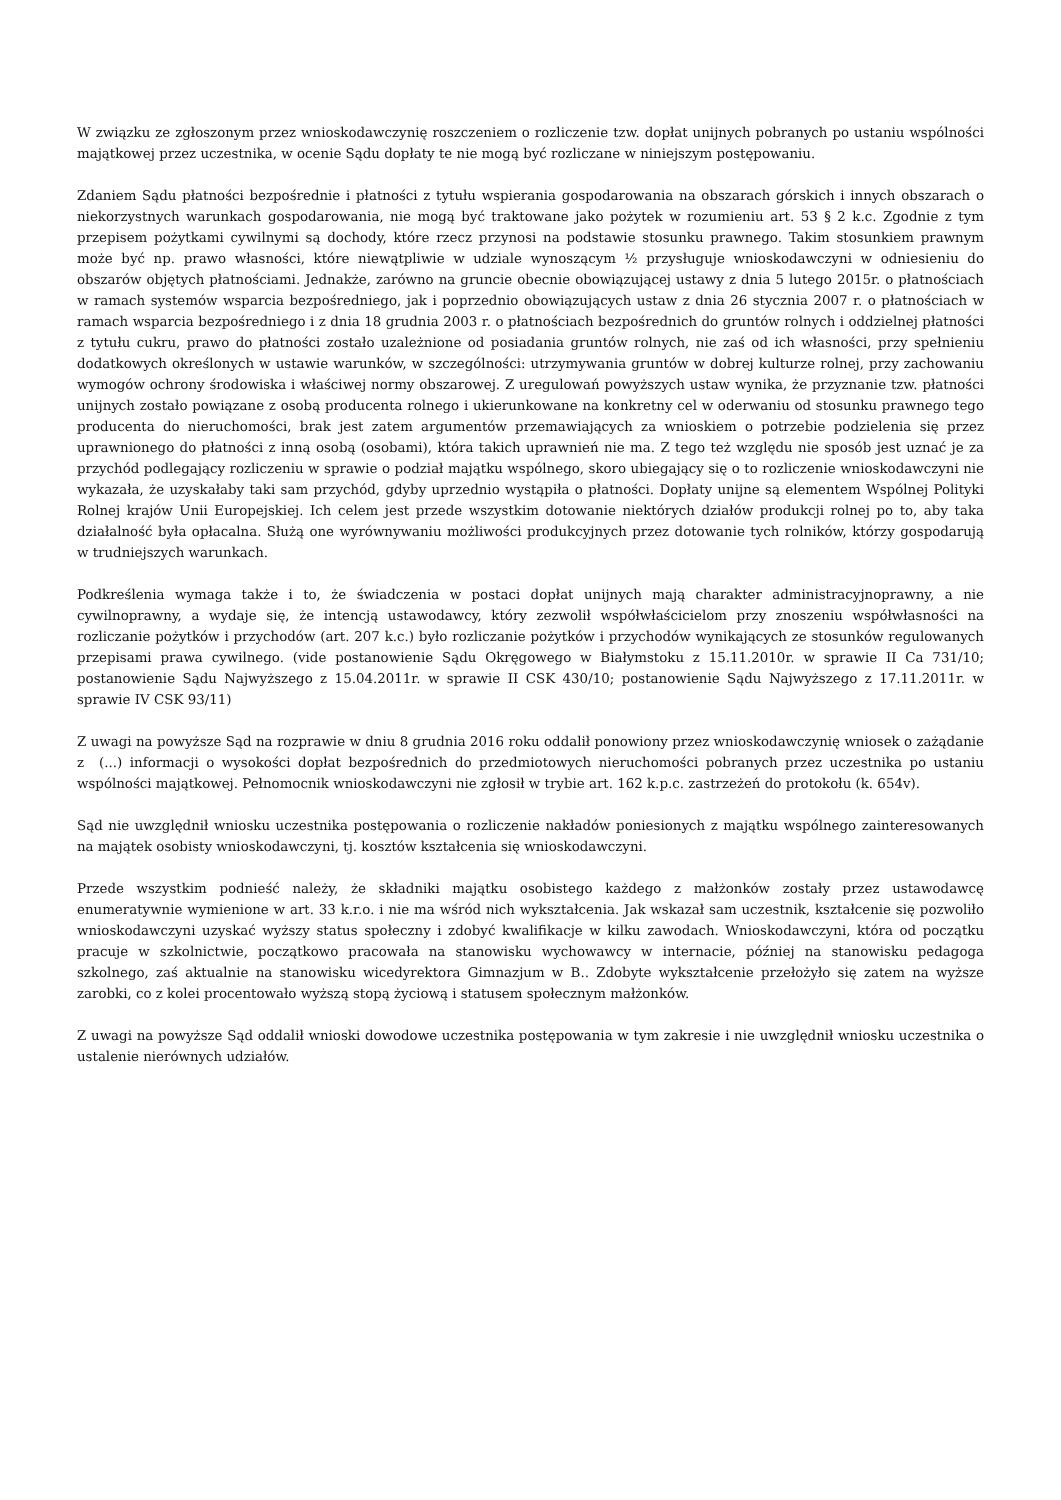W związku ze zgłoszonym przez wnioskodawczynię roszczeniem o rozliczenie tzw. dopłat unijnych pobranych po ustaniu wspólności majątkowej przez uczestnika, w ocenie Sądu dopłaty te nie mogą być rozliczane w niniejszym postępowaniu.
Zdaniem Sądu płatności bezpośrednie i płatności z tytułu wspierania gospodarowania na obszarach górskich i innych obszarach o niekorzystnych warunkach gospodarowania, nie mogą być traktowane jako pożytek w rozumieniu art. 53 § 2 k.c. Zgodnie z tym przepisem pożytkami cywilnymi są dochody, które rzecz przynosi na podstawie stosunku prawnego. Takim stosunkiem prawnym może być np. prawo własności, które niewątpliwie w udziale wynoszącym ½ przysługuje wnioskodawczyni w odniesieniu do obszarów objętych płatnościami. Jednakże, zarówno na gruncie obecnie obowiązującej ustawy z dnia 5 lutego 2015r. o płatnościach w ramach systemów wsparcia bezpośredniego, jak i poprzednio obowiązujących ustaw z dnia 26 stycznia 2007 r. o płatnościach w ramach wsparcia bezpośredniego i z dnia 18 grudnia 2003 r. o płatnościach bezpośrednich do gruntów rolnych i oddzielnej płatności z tytułu cukru, prawo do płatności zostało uzależnione od posiadania gruntów rolnych, nie zaś od ich własności, przy spełnieniu dodatkowych określonych w ustawie warunków, w szczególności: utrzymywania gruntów w dobrej kulturze rolnej, przy zachowaniu wymogów ochrony środowiska i właściwej normy obszarowej. Z uregulowań powyższych ustaw wynika, że przyznanie tzw. płatności unijnych zostało powiązane z osobą producenta rolnego i ukierunkowane na konkretny cel w oderwaniu od stosunku prawnego tego producenta do nieruchomości, brak jest zatem argumentów przemawiających za wnioskiem o potrzebie podzielenia się przez uprawnionego do płatności z inną osobą (osobami), która takich uprawnień nie ma. Z tego też względu nie sposób jest uznać je za przychód podlegający rozliczeniu w sprawie o podział majątku wspólnego, skoro ubiegający się o to rozliczenie wnioskodawczyni nie wykazała, że uzyskałaby taki sam przychód, gdyby uprzednio wystąpiła o płatności. Dopłaty unijne są elementem Wspólnej Polityki Rolnej krajów Unii Europejskiej. Ich celem jest przede wszystkim dotowanie niektórych działów produkcji rolnej po to, aby taka działalność była opłacalna. Służą one wyrównywaniu możliwości produkcyjnych przez dotowanie tych rolników, którzy gospodarują w trudniejszych warunkach.
Podkreślenia wymaga także i to, że świadczenia w postaci dopłat unijnych mają charakter administracyjnoprawny, a nie cywilnoprawny, a wydaje się, że intencją ustawodawcy, który zezwolił współwłaścicielom przy znoszeniu współwłasności na rozliczanie pożytków i przychodów (art. 207 k.c.) było rozliczanie pożytków i przychodów wynikających ze stosunków regulowanych przepisami prawa cywilnego. (vide postanowienie Sądu Okręgowego w Białymstoku z 15.11.2010r. w sprawie II Ca 731/10; postanowienie Sądu Najwyższego z 15.04.2011r. w sprawie II CSK 430/10; postanowienie Sądu Najwyższego z 17.11.2011r. w sprawie IV CSK 93/11)
Z uwagi na powyższe Sąd na rozprawie w dniu 8 grudnia 2016 roku oddalił ponowiony przez wnioskodawczynię wniosek o zażądanie z (...) informacji o wysokości dopłat bezpośrednich do przedmiotowych nieruchomości pobranych przez uczestnika po ustaniu wspólności majątkowej. Pełnomocnik wnioskodawczyni nie zgłosił w trybie art. 162 k.p.c. zastrzeżeń do protokołu (k. 654v).
Sąd nie uwzględnił wniosku uczestnika postępowania o rozliczenie nakładów poniesionych z majątku wspólnego zainteresowanych na majątek osobisty wnioskodawczyni, tj. kosztów kształcenia się wnioskodawczyni.
Przede wszystkim podnieść należy, że składniki majątku osobistego każdego z małżonków zostały przez ustawodawcę enumeratywnie wymienione w art. 33 k.r.o. i nie ma wśród nich wykształcenia. Jak wskazał sam uczestnik, kształcenie się pozwoliło wnioskodawczyni uzyskać wyższy status społeczny i zdobyć kwalifikacje w kilku zawodach. Wnioskodawczyni, która od początku pracuje w szkolnictwie, początkowo pracowała na stanowisku wychowawcy w internacie, później na stanowisku pedagoga szkolnego, zaś aktualnie na stanowisku wicedyrektora Gimnazjum w B.. Zdobyte wykształcenie przełożyło się zatem na wyższe zarobki, co z kolei procentowało wyższą stopą życiową i statusem społecznym małżonków.
Z uwagi na powyższe Sąd oddalił wnioski dowodowe uczestnika postępowania w tym zakresie i nie uwzględnił wniosku uczestnika o ustalenie nierównych udziałów.